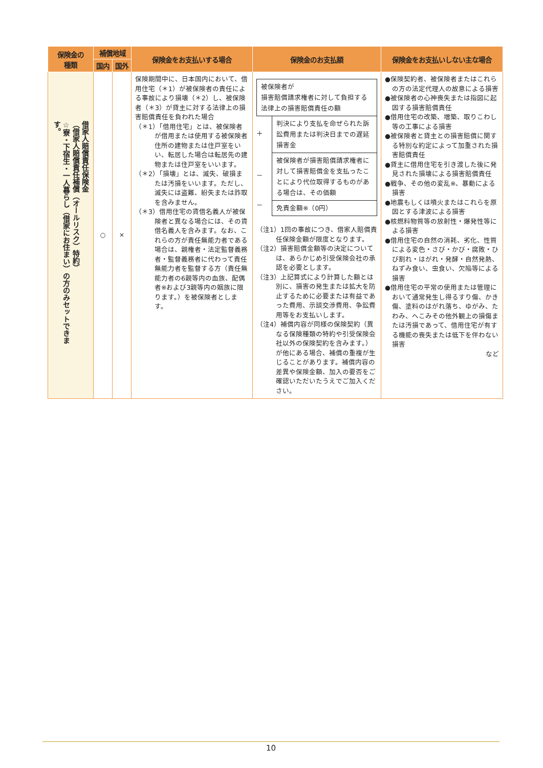| 保険金の 種類 | 補償地域 | | 保険金をお支払いする場合 | 保険金のお支払額 | 保険金をお支払いしない主な場合 |
| --- | --- | --- | --- | --- | --- |
| | 国内 | 国外 | | | |
| 借家人賠償責任保険金 （借家人賠償責任補償（オールリスク）特約） ☆寮・下宿生・一人暮らし（借家にお住まい）の方のみセットできます。 | ○ | × | 保険期間中に、日本国内において、借用住宅（＊1）が被保険者の責任による事故により損壊（＊2）し、被保険者（＊3）が貸主に対する法律上の損害賠償責任を負われた場合 （＊1）「借用住宅」とは、被保険者が借用または使用する被保険者住所の建物または住戸室をいい、転居した場合は転居先の建物または住戸室をいいます。 （＊2）「損壊」とは、滅失、破損または汚損をいいます。ただし、滅失には盗難、紛失または詐取を含みません。 （＊3）借用住宅の賃借名義人が被保険者と異なる場合には、その賃借名義人を含みます。なお、これらの方が責任無能力者である場合は、親権者・法定監督義務者・監督義務者に代わって責任無能力者を監督する方（責任無能力者の6親等内の血族、配偶者※および3親等内の姻族に限ります。）を被保険者とします。 | 被保険者が 損害賠償請求権者に対して負担する法律上の損害賠償責任の額 ＋ 判決により支払を命ぜられた訴訟費用または判決日までの遅延損害金 － 被保険者が損害賠償請求権者に対して損害賠償金を支払ったことにより代位取得するものがある場合は、その価額 － 免責金額※（0円） （注1）1回の事故につき、借家人賠償責任保険金額が限度となります。 （注2）損害賠償金額等の決定については、あらかじめ引受保険会社の承認を必要とします。 （注3）上記算式により計算した額とは別に、損害の発生または拡大を防止するために必要または有益であった費用、示談交渉費用、争訟費用等をお支払いします。 （注4）補償内容が同様の保険契約（異なる保険種類の特約や引受保険会社以外の保険契約を含みます。）が他にある場合、補償の重複が生じることがあります。補償内容の差異や保険金額、加入の要否をご確認いただいたうえでご加入ください。 | ●保険契約者、被保険者またはこれらの方の法定代理人の故意による損害 ●被保険者の心神喪失または指図に起因する損害賠償責任 ●借用住宅の改築、増築、取りこわし等の工事による損害 ●被保険者と貸主との損害賠償に関する特別な約定によって加重された損害賠償責任 ●貸主に借用住宅を引き渡した後に発見された損壊による損害賠償責任 ●戦争、その他の変乱※、暴動による損害 ●地震もしくは噴火またはこれらを原因とする津波による損害 ●核燃料物質等の放射性・爆発性等による損害 ●借用住宅の自然の消耗、劣化、性質による変色・さび・かび・腐敗・ひび割れ・はがれ・発酵・自然発熱、ねずみ食い、虫食い、欠陥等による損害 ●借用住宅の平常の使用または管理において通常発生し得るすり傷、かき傷、塗料のはがれ落ち、ゆがみ、たわみ、へこみその他外観上の損傷または汚損であって、借用住宅が有する機能の喪失または低下を伴わない損害 など |
10